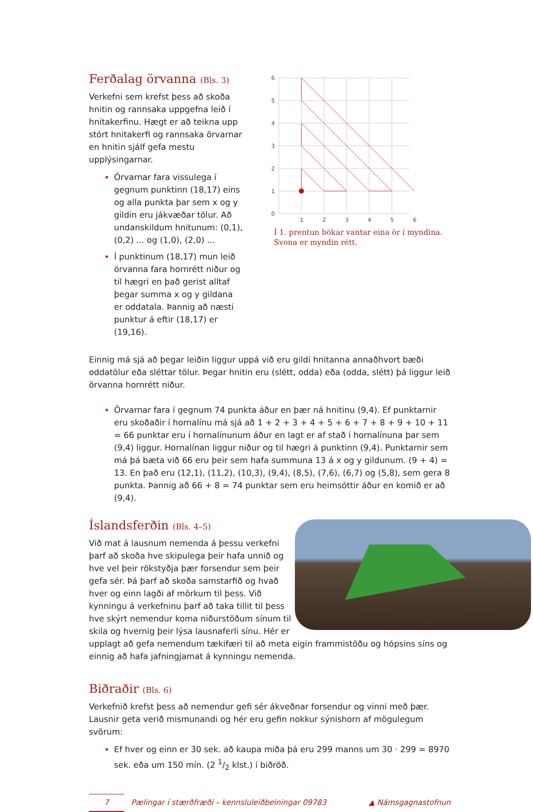Ferðalag örvanna (Bls. 3)
Verkefni sem krefst þess að skoða hnitin og rannsaka uppgefna leið í hnitakerfinu. Hægt er að teikna upp stórt hnitakerfi og rannsaka örvarnar en hnitin sjálf gefa mestu upplýsingarnar.
Örvarnar fara vissulega í gegnum punktinn (18,17) eins og alla punkta þar sem x og y gildin eru jákvæðar tölur. Að undanskildum hnitunum: (0,1), (0,2) ... og (1,0), (2,0) ...
Í punktinum (18,17) mun leið örvanna fara hornrétt niður og til hægri en það gerist alltaf þegar summa x og y gildana er oddatala. Þannig að næsti punktur á eftir (18,17) er (19,16).
6
5
4
3
2
1
0
1
2
3
4
5
6
Í 1. prentun bókar vantar eina ör í myndina. Svona er myndin rétt.
Einnig má sjá að þegar leiðin liggur uppá við eru gildi hnitanna annaðhvort bæði oddatölur eða sléttar tölur. Þegar hnitin eru (slétt, odda) eða (odda, slétt) þá liggur leið örvanna hornrétt niður.
Örvarnar fara í gegnum 74 punkta áður en þær ná hnitinu (9,4). Ef punktarnir eru skoðaðir í hornalínu má sjá að 1 + 2 + 3 + 4 + 5 + 6 + 7 + 8 + 9 + 10 + 11 = 66 punktar eru í hornalínunum áður en lagt er af stað í hornalínuna þar sem (9,4) liggur. Hornalínan liggur niður og til hægri á punktinn (9,4). Punktarnir sem má þá bæta við 66 eru þeir sem hafa summuna 13 á x og y gildunum. (9 + 4) = 13. En það eru (12,1), (11,2), (10,3), (9,4), (8,5), (7,6), (6,7) og (5,8), sem gera 8 punkta. Þannig að 66 + 8 = 74 punktar sem eru heimsóttir áður en komið er að (9,4).
Íslandsferðin (Bls. 4–5)
Við mat á lausnum nemenda á þessu verkefni þarf að skoða hve skipulega þeir hafa unnið og hve vel þeir rökstyðja þær forsendur sem þeir gefa sér. Þá þarf að skoða samstarfið og hvað hver og einn lagði af mörkum til þess. Við kynningu á verkefninu þarf að taka tillit til þess hve skýrt nemendur koma niðurstöðum sínum til skila og hvernig þeir lýsa lausnaferli sínu. Hér er upplagt að gefa nemendum tækifæri til að meta eigin frammistöðu og hópsins síns og einnig að hafa jafningjamat á kynningu nemenda.
Biðraðir (Bls. 6)
Verkefnið krefst þess að nemendur gefi sér ákveðnar forsendur og vinni með þær. Lausnir geta verið mismunandi og hér eru gefin nokkur sýnishorn af mögulegum svörum:
Ef hver og einn er 30 sek. að kaupa miða þá eru 299 manns um 30 · 299 = 8970 sek. eða um 150 mín. (2 1/2 klst.) í biðröð.
7
Pælingar í stærðfræði – kennsluleiðbeiningar 09783 ▲ Námsgagnastofnun